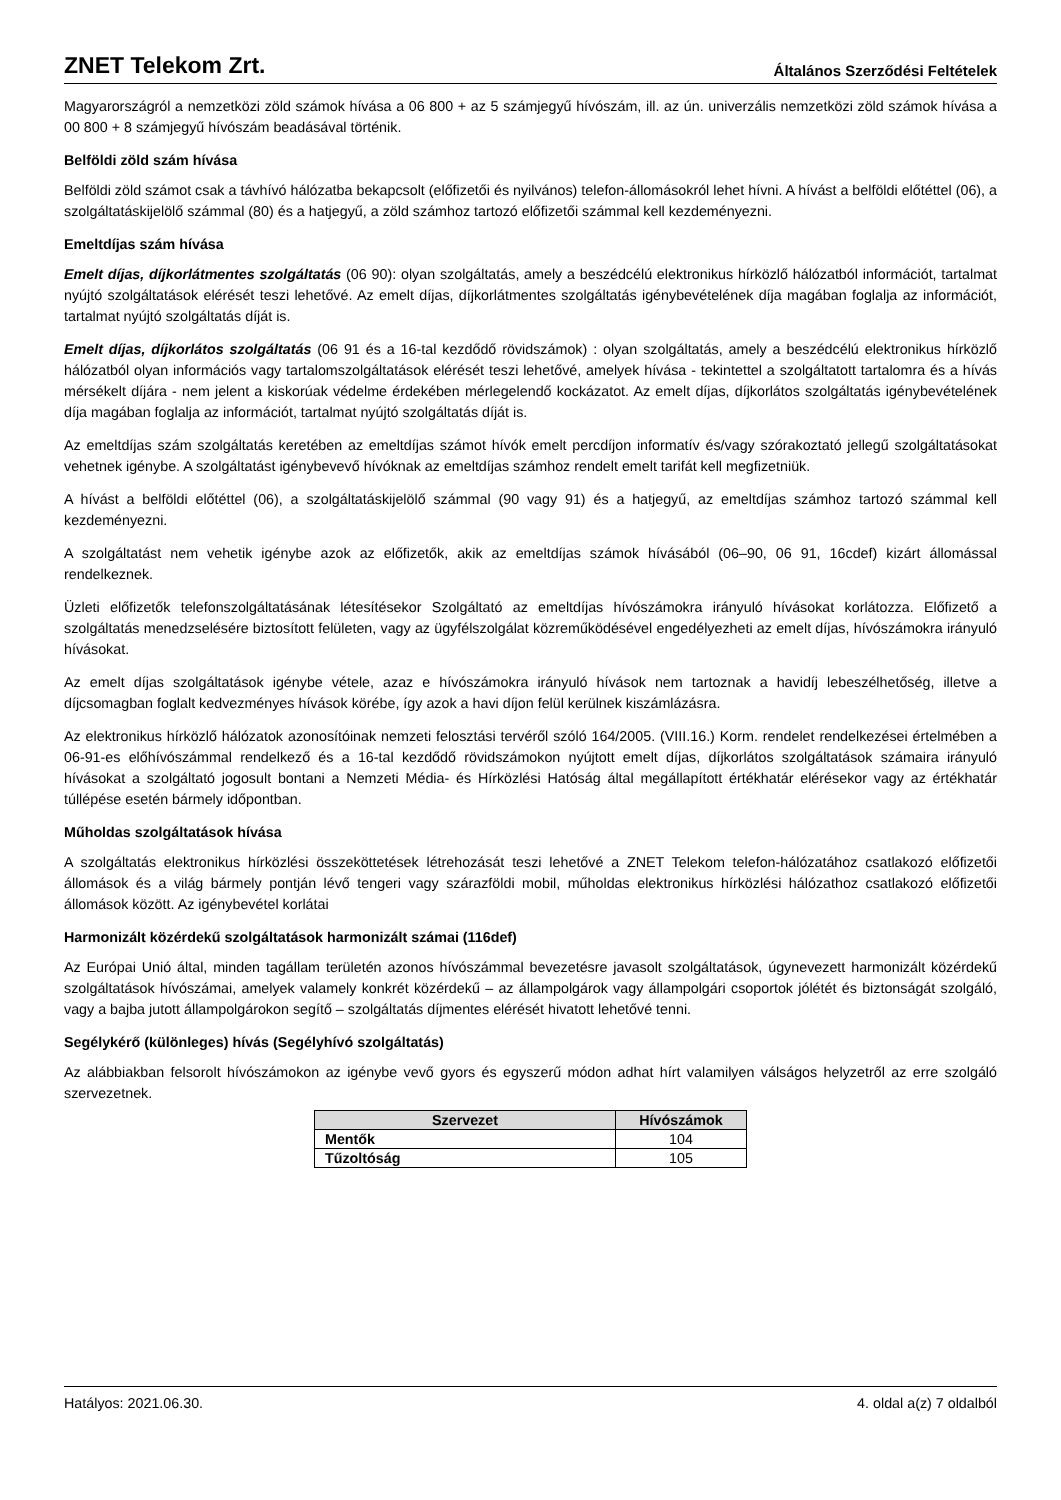ZNET Telekom Zrt. Általános Szerződési Feltételek
Magyarországról a nemzetközi zöld számok hívása a 06 800 + az 5 számjegyű hívószám, ill. az ún. univerzális nemzetközi zöld számok hívása a 00 800 + 8 számjegyű hívószám beadásával történik.
Belföldi zöld szám hívása
Belföldi zöld számot csak a távhívó hálózatba bekapcsolt (előfizetői és nyilvános) telefon-állomásokról lehet hívni. A hívást a belföldi előtéttel (06), a szolgáltatáskijelölő számmal (80) és a hatjegyű, a zöld számhoz tartozó előfizetői számmal kell kezdeményezni.
Emeltdíjas szám hívása
Emelt díjas, díjkorlátmentes szolgáltatás (06 90): olyan szolgáltatás, amely a beszédcélú elektronikus hírközlő hálózatból információt, tartalmat nyújtó szolgáltatások elérését teszi lehetővé. Az emelt díjas, díjkorlátmentes szolgáltatás igénybevételének díja magában foglalja az információt, tartalmat nyújtó szolgáltatás díját is.
Emelt díjas, díjkorlátos szolgáltatás (06 91 és a 16-tal kezdődő rövidszámok) : olyan szolgáltatás, amely a beszédcélú elektronikus hírközlő hálózatból olyan információs vagy tartalomszolgáltatások elérését teszi lehetővé, amelyek hívása - tekintettel a szolgáltatott tartalomra és a hívás mérsékelt díjára - nem jelent a kiskorúak védelme érdekében mérlegelendő kockázatot. Az emelt díjas, díjkorlátos szolgáltatás igénybevételének díja magában foglalja az információt, tartalmat nyújtó szolgáltatás díját is.
Az emeltdíjas szám szolgáltatás keretében az emeltdíjas számot hívók emelt percdíjon informatív és/vagy szórakoztató jellegű szolgáltatásokat vehetnek igénybe. A szolgáltatást igénybevevő hívóknak az emeltdíjas számhoz rendelt emelt tarifát kell megfizetniük.
A hívást a belföldi előtéttel (06), a szolgáltatáskijelölő számmal (90 vagy 91) és a hatjegyű, az emeltdíjas számhoz tartozó számmal kell kezdeményezni.
A szolgáltatást nem vehetik igénybe azok az előfizetők, akik az emeltdíjas számok hívásából (06–90, 06 91, 16cdef) kizárt állomással rendelkeznek.
Üzleti előfizetők telefonszolgáltatásának létesítésekor Szolgáltató az emeltdíjas hívószámokra irányuló hívásokat korlátozza. Előfizető a szolgáltatás menedzselésére biztosított felületen, vagy az ügyfélszolgálat közreműködésével engedélyezheti az emelt díjas, hívószámokra irányuló hívásokat.
Az emelt díjas szolgáltatások igénybe vétele, azaz e hívószámokra irányuló hívások nem tartoznak a havidíj lebeszélhetőség, illetve a díjcsomagban foglalt kedvezményes hívások körébe, így azok a havi díjon felül kerülnek kiszámlázásra.
Az elektronikus hírközlő hálózatok azonosítóinak nemzeti felosztási tervéről szóló 164/2005. (VIII.16.) Korm. rendelet rendelkezései értelmében a 06-91-es előhívószámmal rendelkező és a 16-tal kezdődő rövidszámokon nyújtott emelt díjas, díjkorlátos szolgáltatások számaira irányuló hívásokat a szolgáltató jogosult bontani a Nemzeti Média- és Hírközlési Hatóság által megállapított értékhatár elérésekor vagy az értékhatár túllépése esetén bármely időpontban.
Műholdas szolgáltatások hívása
A szolgáltatás elektronikus hírközlési összeköttetések létrehozását teszi lehetővé a ZNET Telekom telefon-hálózatához csatlakozó előfizetői állomások és a világ bármely pontján lévő tengeri vagy szárazföldi mobil, műholdas elektronikus hírközlési hálózathoz csatlakozó előfizetői állomások között. Az igénybevétel korlátai
Harmonizált közérdekű szolgáltatások harmonizált számai (116def)
Az Európai Unió által, minden tagállam területén azonos hívószámmal bevezetésre javasolt szolgáltatások, úgynevezett harmonizált közérdekű szolgáltatások hívószámai, amelyek valamely konkrét közérdekű – az állampolgárok vagy állampolgári csoportok jólétét és biztonságát szolgáló, vagy a bajba jutott állampolgárokon segítő – szolgáltatás díjmentes elérését hivatott lehetővé tenni.
Segélykérő (különleges) hívás (Segélyhívó szolgáltatás)
Az alábbiakban felsorolt hívószámokon az igénybe vevő gyors és egyszerű módon adhat hírt valamilyen válságos helyzetről az erre szolgáló szervezetnek.
| Szervezet | Hívószámok |
| --- | --- |
| Mentők | 104 |
| Tűzoltóság | 105 |
Hatályos: 2021.06.30. 4. oldal a(z) 7 oldalból